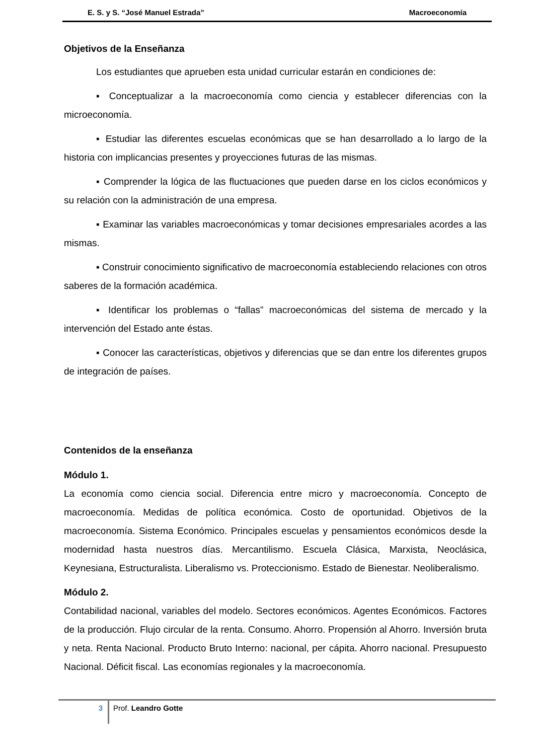E. S. y S. “José Manuel Estrada” Macroeconomía
Objetivos de la Enseñanza
Los estudiantes que aprueben esta unidad curricular estarán en condiciones de:
▪ Conceptualizar a la macroeconomía como ciencia y establecer diferencias con la microeconomía.
▪ Estudiar las diferentes escuelas económicas que se han desarrollado a lo largo de la historia con implicancias presentes y proyecciones futuras de las mismas.
▪ Comprender la lógica de las fluctuaciones que pueden darse en los ciclos económicos y su relación con la administración de una empresa.
▪ Examinar las variables macroeconómicas y tomar decisiones empresariales acordes a las mismas.
▪ Construir conocimiento significativo de macroeconomía estableciendo relaciones con otros saberes de la formación académica.
▪ Identificar los problemas o “fallas” macroeconómicas del sistema de mercado y la intervención del Estado ante éstas.
▪ Conocer las características, objetivos y diferencias que se dan entre los diferentes grupos de integración de países.
Contenidos de la enseñanza
Módulo 1.
La economía como ciencia social. Diferencia entre micro y macroeconomía. Concepto de macroeconomía. Medidas de política económica. Costo de oportunidad. Objetivos de la macroeconomía. Sistema Económico. Principales escuelas y pensamientos económicos desde la modernidad hasta nuestros días. Mercantilismo. Escuela Clásica, Marxista, Neoclásica, Keynesiana, Estructuralista. Liberalismo vs. Proteccionismo. Estado de Bienestar. Neoliberalismo.
Módulo 2.
Contabilidad nacional, variables del modelo. Sectores económicos. Agentes Económicos. Factores de la producción. Flujo circular de la renta. Consumo. Ahorro. Propensión al Ahorro. Inversión bruta y neta. Renta Nacional. Producto Bruto Interno: nacional, per cápita. Ahorro nacional. Presupuesto Nacional. Déficit fiscal. Las economías regionales y la macroeconomía.
3
Prof. Leandro Gotte